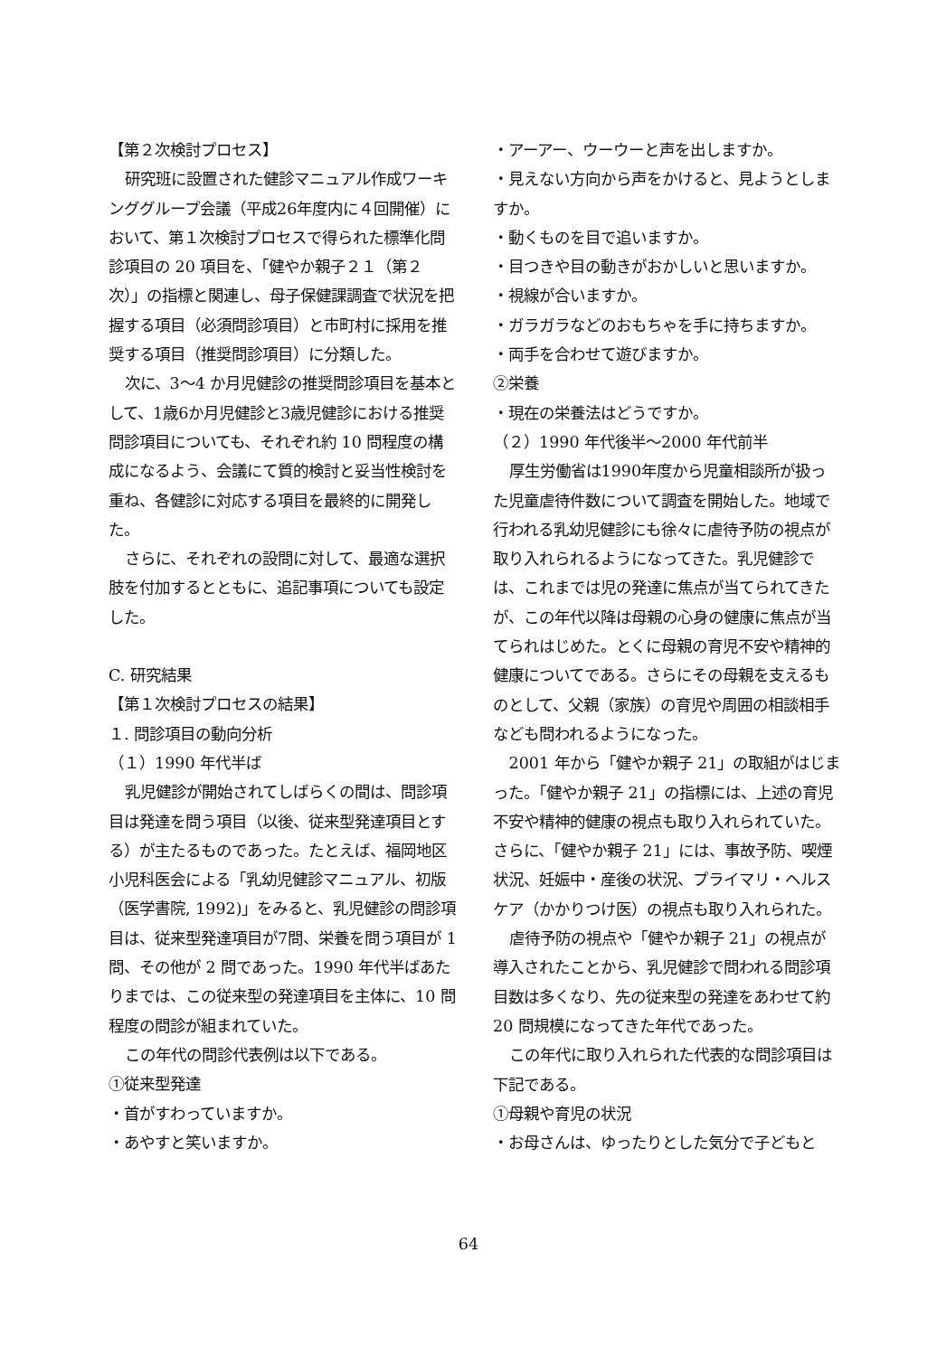【第２次検討プロセス】
研究班に設置された健診マニュアル作成ワーキンググループ会議（平成26年度内に４回開催）において、第１次検討プロセスで得られた標準化問診項目の 20 項目を、「健やか親子２１（第２次）」の指標と関連し、母子保健課調査で状況を把握する項目（必須問診項目）と市町村に採用を推奨する項目（推奨問診項目）に分類した。
次に、3〜4 か月児健診の推奨問診項目を基本として、1歳6か月児健診と3歳児健診における推奨問診項目についても、それぞれ約 10 問程度の構成になるよう、会議にて質的検討と妥当性検討を重ね、各健診に対応する項目を最終的に開発した。
さらに、それぞれの設問に対して、最適な選択肢を付加するとともに、追記事項についても設定した。
C. 研究結果
【第１次検討プロセスの結果】
１. 問診項目の動向分析
（１）1990 年代半ば
乳児健診が開始されてしばらくの間は、問診項目は発達を問う項目（以後、従来型発達項目とする）が主たるものであった。たとえば、福岡地区小児科医会による「乳幼児健診マニュアル、初版（医学書院, 1992)」をみると、乳児健診の問診項目は、従来型発達項目が7問、栄養を問う項目が 1 問、その他が 2 問であった。1990 年代半ばあたりまでは、この従来型の発達項目を主体に、10 問程度の問診が組まれていた。
この年代の問診代表例は以下である。
①従来型発達
・首がすわっていますか。
・あやすと笑いますか。
・アーアー、ウーウーと声を出しますか。
・見えない方向から声をかけると、見ようとしますか。
・動くものを目で追いますか。
・目つきや目の動きがおかしいと思いますか。
・視線が合いますか。
・ガラガラなどのおもちゃを手に持ちますか。
・両手を合わせて遊びますか。
②栄養
・現在の栄養法はどうですか。
（２）1990 年代後半〜2000 年代前半
厚生労働省は1990年度から児童相談所が扱った児童虐待件数について調査を開始した。地域で行われる乳幼児健診にも徐々に虐待予防の視点が取り入れられるようになってきた。乳児健診では、これまでは児の発達に焦点が当てられてきたが、この年代以降は母親の心身の健康に焦点が当てられはじめた。とくに母親の育児不安や精神的健康についてである。さらにその母親を支えるものとして、父親（家族）の育児や周囲の相談相手なども問われるようになった。
2001 年から「健やか親子 21」の取組がはじまった。「健やか親子 21」の指標には、上述の育児不安や精神的健康の視点も取り入れられていた。さらに、「健やか親子 21」には、事故予防、喫煙状況、妊娠中・産後の状況、プライマリ・ヘルスケア（かかりつけ医）の視点も取り入れられた。
虐待予防の視点や「健やか親子 21」の視点が導入されたことから、乳児健診で問われる問診項目数は多くなり、先の従来型の発達をあわせて約 20 問規模になってきた年代であった。
この年代に取り入れられた代表的な問診項目は下記である。
①母親や育児の状況
・お母さんは、ゆったりとした気分で子どもと
64